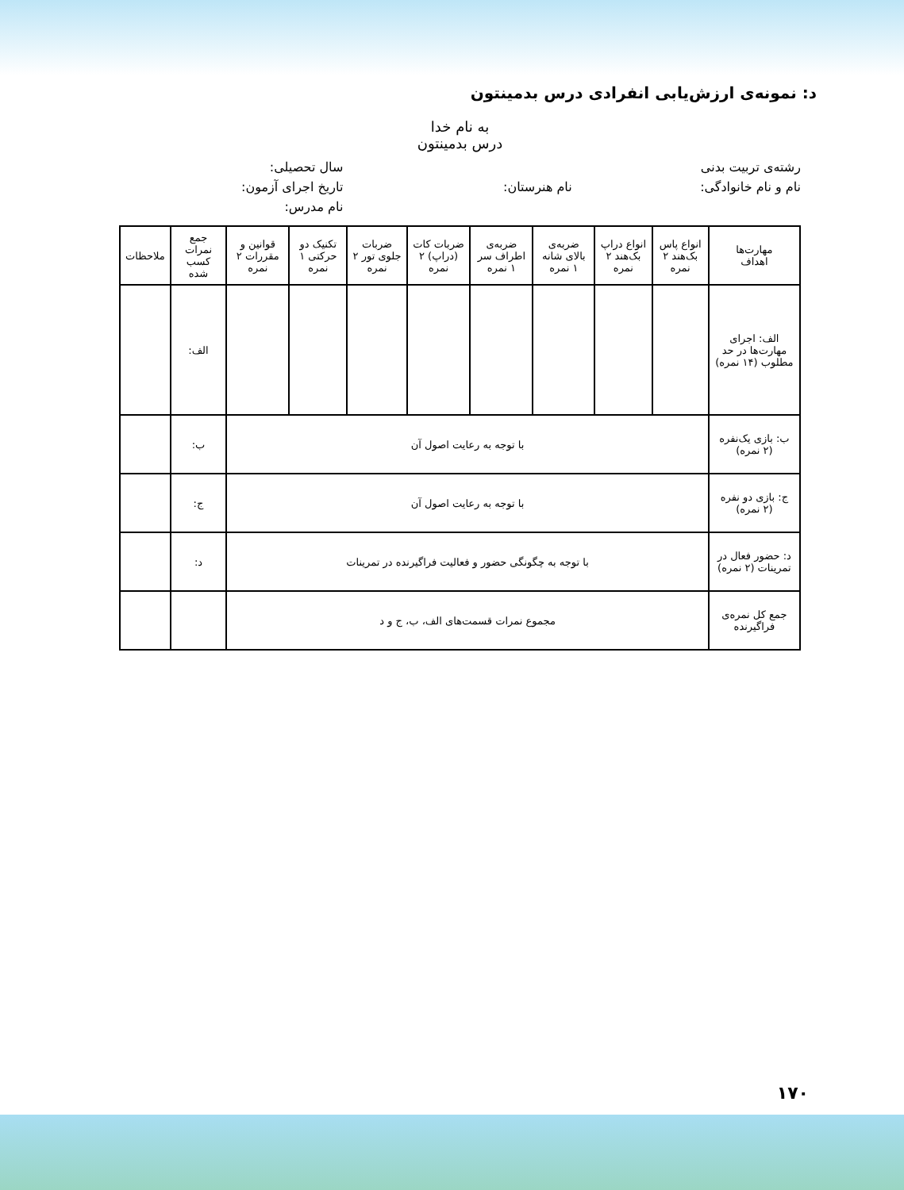د: نمونه‌ی ارزش‌یابی انفرادی درس بدمینتون
به نام خدا
درس بدمینتون
رشته‌ی تربیت بدنی
سال تحصیلی:
نام و نام خانوادگی:
نام هنرستان:
تاریخ اجرای آزمون:
نام مدرس:
| مهارت‌ها اهداف | انواع پاس بک‌هند ۲ نمره | انواع دراپ بک‌هند ۲ نمره | ضربه‌ی بالای شانه ۱ نمره | ضربه‌ی اطراف سر ۱ نمره | ضربات کات (دراپ) ۲ نمره | ضربات جلوی تور ۲ نمره | تکنیک دو حرکتی ۱ نمره | قوانین و مقررات ۲ نمره | جمع نمرات کسب شده | ملاحظات |
| --- | --- | --- | --- | --- | --- | --- | --- | --- | --- | --- |
| الف: اجرای مهارت‌ها در حد مطلوب (۱۴ نمره) | | | | | | | | | الف: | |
| ب: بازی یک‌نفره (۲ نمره) | با توجه به رعایت اصول آن | | | | | | | | ب: | |
| ج: بازی دو نفره (۲ نمره) | با توجه به رعایت اصول آن | | | | | | | | ج: | |
| د: حضور فعال در تمرینات (۲ نمره) | با توجه به چگونگی حضور و فعالیت فراگیرنده در تمرینات | | | | | | | | د: | |
| جمع کل نمره‌ی فراگیرنده | مجموع نمرات قسمت‌های الف، ب، ج و د | | | | | | | | | |
۱۷۰